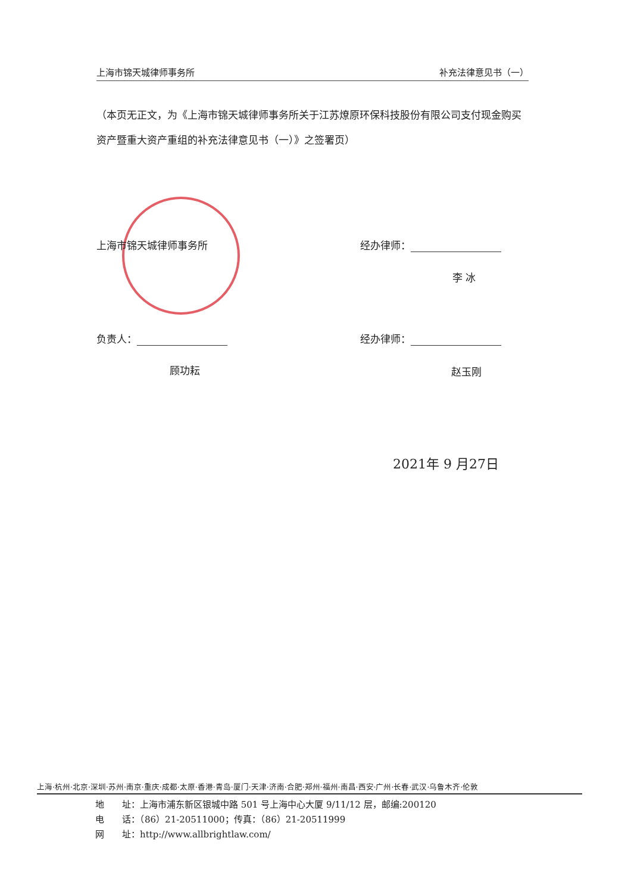上海市锦天城律师事务所 补充法律意见书（一）
（本页无正文，为《上海市锦天城律师事务所关于江苏燎原环保科技股份有限公司支付现金购买资产暨重大资产重组的补充法律意见书（一）》之签署页）
上海市锦天城律师事务所 经办律师：
李 冰
负责人： 经办律师：
顾功耘 赵玉刚
2021年 9 月27日
上海·杭州·北京·深圳·苏州·南京·重庆·成都·太原·香港·青岛·厦门·天津·济南·合肥·郑州·福州·南昌·西安·广州·长春·武汉·乌鲁木齐·伦敦
地　　址：上海市浦东新区银城中路 501 号上海中心大厦 9/11/12 层，邮编:200120
电　　话：（86）21-20511000；传真：（86）21-20511999
网　　址：http://www.allbrightlaw.com/